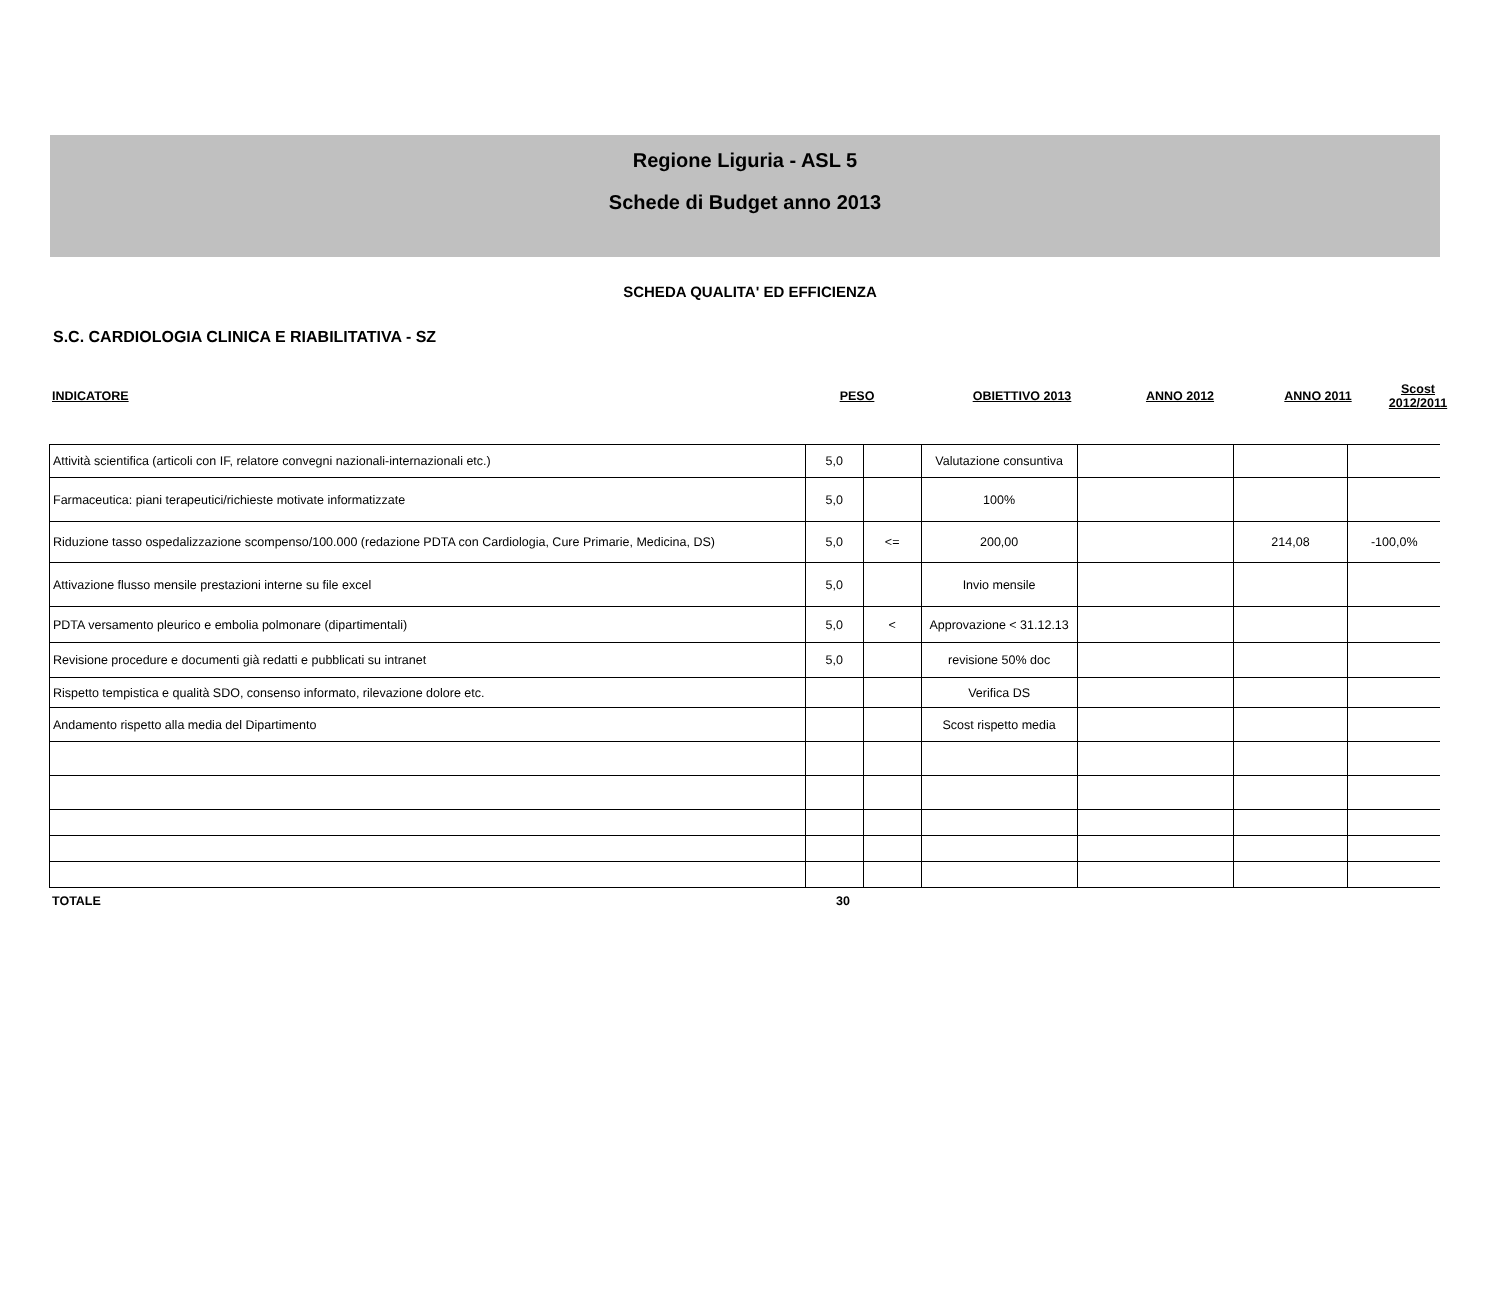Regione Liguria - ASL 5
Schede di Budget anno 2013
SCHEDA QUALITA' ED EFFICIENZA
S.C. CARDIOLOGIA CLINICA E RIABILITATIVA - SZ
| INDICATORE | PESO | | OBIETTIVO 2013 | ANNO 2012 | ANNO 2011 | Scost 2012/2011 |
| Attività scientifica (articoli con IF, relatore convegni nazionali-internazionali etc.) | 5,0 | | Valutazione consuntiva | | | |
| Farmaceutica: piani terapeutici/richieste motivate informatizzate | 5,0 | | 100% | | | |
| Riduzione tasso ospedalizzazione scompenso/100.000 (redazione PDTA con Cardiologia, Cure Primarie, Medicina, DS) | 5,0 | <= | 200,00 | | 214,08 | -100,0% |
| Attivazione flusso mensile prestazioni interne su file excel | 5,0 | | Invio mensile | | | |
| PDTA versamento pleurico e embolia polmonare (dipartimentali) | 5,0 | < | Approvazione < 31.12.13 | | | |
| Revisione procedure e documenti già redatti e pubblicati su intranet | 5,0 | | revisione 50% doc | | | |
| Rispetto tempistica e qualità SDO, consenso informato, rilevazione dolore etc. | | | Verifica DS | | | |
| Andamento rispetto alla media del Dipartimento | | | Scost rispetto media | | | |
| TOTALE | 30 | |